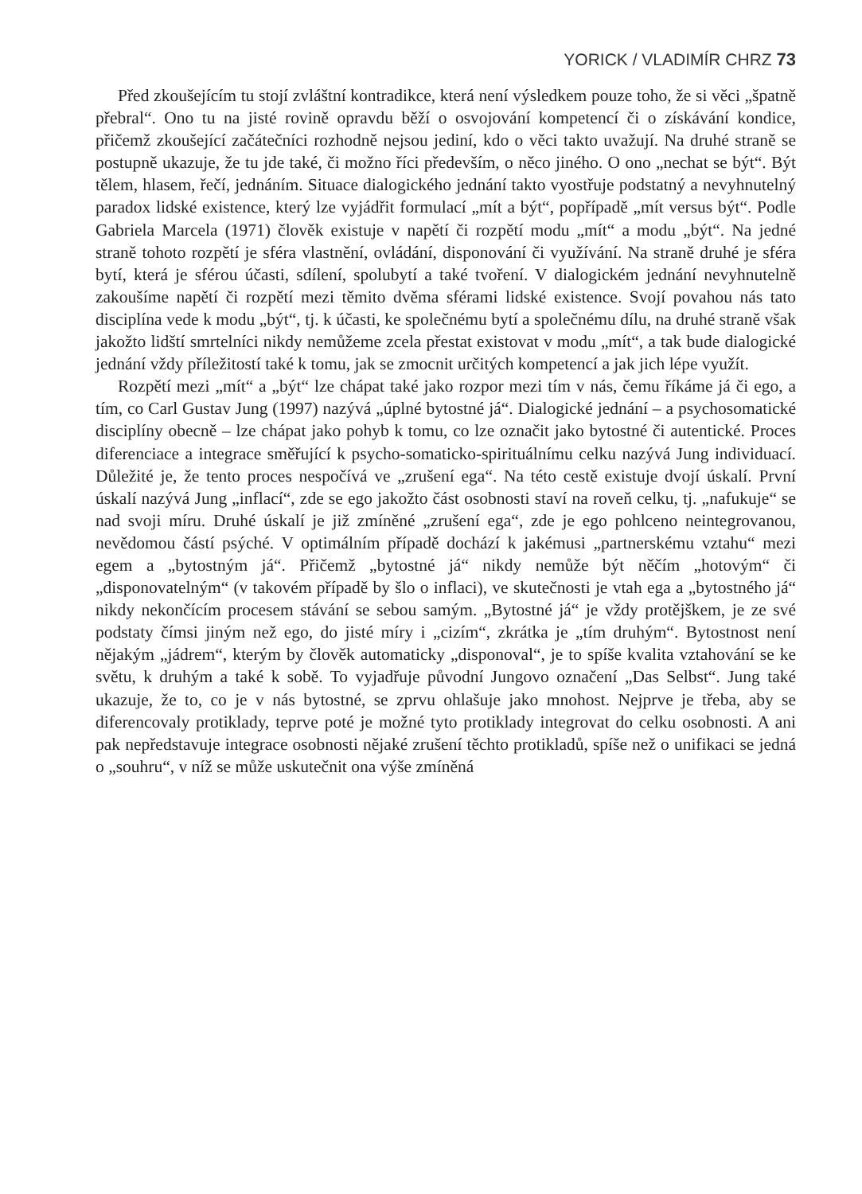YORICK / VLADIMÍR CHRZ 73
Před zkoušejícím tu stojí zvláštní kontradikce, která není výsledkem pouze toho, že si věci „špatně přebral“. Ono tu na jisté rovině opravdu běží o osvojování kompetencí či o získávání kondice, přičemž zkoušející začátečníci rozhodně nejsou jediní, kdo o věci takto uvažují. Na druhé straně se postupně ukazuje, že tu jde také, či možno říci především, o něco jiného. O ono „nechat se být“. Být tělem, hlasem, řečí, jednáním. Situace dialogického jednání takto vyostřuje podstatný a nevyhnutelný paradox lidské existence, který lze vyjádřit formulací „mít a být“, popřípadě „mít versus být“. Podle Gabriela Marcela (1971) člověk existuje v napětí či rozpětí modu „mít“ a modu „být“. Na jedné straně tohoto rozpětí je sféra vlastnění, ovládání, disponování či využívání. Na straně druhé je sféra bytí, která je sférou účasti, sdílení, spolubytí a také tvoření. V dialogickém jednání nevyhnutelně zakoušíme napětí či rozpětí mezi těmito dvěma sférami lidské existence. Svojí povahou nás tato disciplína vede k modu „být“, tj. k účasti, ke společnému bytí a společnému dílu, na druhé straně však jakožto lidští smrtelníci nikdy nemůžeme zcela přestat existovat v modu „mít“, a tak bude dialogické jednání vždy příležitostí také k tomu, jak se zmocnit určitých kompetencí a jak jich lépe využít.
Rozpětí mezi „mít“ a „být“ lze chápat také jako rozpor mezi tím v nás, čemu říkáme já či ego, a tím, co Carl Gustav Jung (1997) nazývá „úplné bytostné já“. Dialogické jednání – a psychosomatické disciplíny obecně – lze chápat jako pohyb k tomu, co lze označit jako bytostné či autentické. Proces diferenciace a integrace směřující k psycho-somaticko-spirituálnímu celku nazývá Jung individuací. Důležité je, že tento proces nespočívá ve „zrušení ega“. Na této cestě existuje dvojí úskalí. První úskalí nazývá Jung „inflací“, zde se ego jakožto část osobnosti staví na roveň celku, tj. „nafukuje“ se nad svoji míru. Druhé úskalí je již zmíněné „zrušení ega“, zde je ego pohlceno neintegrovanou, nevědomou částí psýché. V optimálním případě dochází k jakémusi „partnerskému vztahu“ mezi egem a „bytostným já“. Přičemž „bytostné já“ nikdy nemůže být něčím „hotovým“ či „disponovatelným“ (v takovém případě by šlo o inflaci), ve skutečnosti je vtah ega a „bytostného já“ nikdy nekončícím procesem stávání se sebou samým. „Bytostné já“ je vždy protějškem, je ze své podstaty čímsi jiným než ego, do jisté míry i „cizím“, zkrátka je „tím druhým“. Bytostnost není nějakým „jádrem“, kterým by člověk automaticky „disponoval“, je to spíše kvalita vztahování se ke světu, k druhým a také k sobě. To vyjadřuje původní Jungovo označení „Das Selbst“. Jung také ukazuje, že to, co je v nás bytostné, se zprvu ohlašuje jako mnohost. Nejprve je třeba, aby se diferencovaly protiklady, teprve poté je možné tyto protiklady integrovat do celku osobnosti. A ani pak nepředstavuje integrace osobnosti nějaké zrušení těchto protikladů, spíše než o unifikaci se jedná o „souhru“, v níž se může uskutečnit ona výše zmíněná